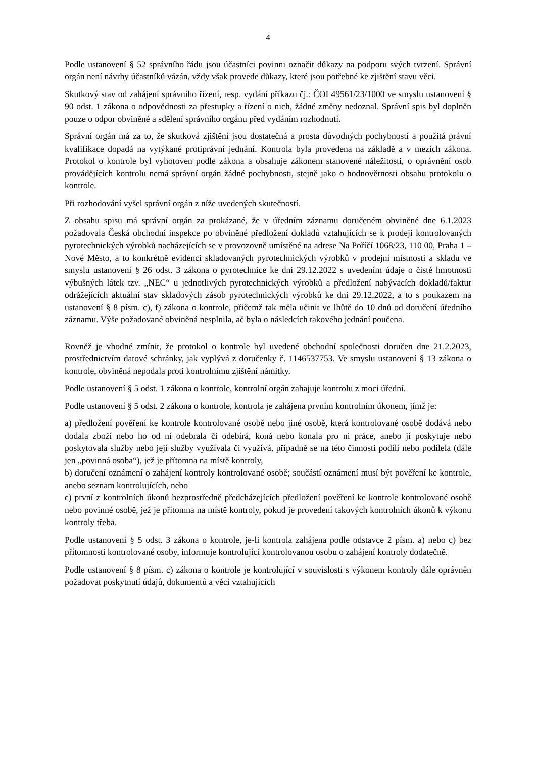4
Podle ustanovení § 52 správního řádu jsou účastníci povinni označit důkazy na podporu svých tvrzení. Správní orgán není návrhy účastníků vázán, vždy však provede důkazy, které jsou potřebné ke zjištění stavu věci.
Skutkový stav od zahájení správního řízení, resp. vydání příkazu čj.: ČOI 49561/23/1000 ve smyslu ustanovení § 90 odst. 1 zákona o odpovědnosti za přestupky a řízení o nich, žádné změny nedoznal. Správní spis byl doplněn pouze o odpor obviněné a sdělení správního orgánu před vydáním rozhodnutí.
Správní orgán má za to, že skutková zjištění jsou dostatečná a prosta důvodných pochybností a použitá právní kvalifikace dopadá na vytýkané protiprávní jednání. Kontrola byla provedena na základě a v mezích zákona. Protokol o kontrole byl vyhotoven podle zákona a obsahuje zákonem stanovené náležitosti, o oprávnění osob provádějících kontrolu nemá správní orgán žádné pochybnosti, stejně jako o hodnověrnosti obsahu protokolu o kontrole.
Při rozhodování vyšel správní orgán z níže uvedených skutečností.
Z obsahu spisu má správní orgán za prokázané, že v úředním záznamu doručeném obviněné dne 6.1.2023 požadovala Česká obchodní inspekce po obviněné předložení dokladů vztahujících se k prodeji kontrolovaných pyrotechnických výrobků nacházejících se v provozovně umístěné na adrese Na Poříčí 1068/23, 110 00, Praha 1 – Nové Město, a to konkrétně evidenci skladovaných pyrotechnických výrobků v prodejní místnosti a skladu ve smyslu ustanovení § 26 odst. 3 zákona o pyrotechnice ke dni 29.12.2022 s uvedením údaje o čisté hmotnosti výbušných látek tzv. „NEC“ u jednotlivých pyrotechnických výrobků a předložení nabývacích dokladů/faktur odrážejících aktuální stav skladových zásob pyrotechnických výrobků ke dni 29.12.2022, a to s poukazem na ustanovení § 8 písm. c), f) zákona o kontrole, přičemž tak měla učinit ve lhůtě do 10 dnů od doručení úředního záznamu. Výše požadované obviněná nesplnila, ač byla o následcích takového jednání poučena.
Rovněž je vhodné zmínit, že protokol o kontrole byl uvedené obchodní společnosti doručen dne 21.2.2023, prostřednictvím datové schránky, jak vyplývá z doručenky č. 1146537753. Ve smyslu ustanovení § 13 zákona o kontrole, obviněná nepodala proti kontrolnímu zjištění námitky.
Podle ustanovení § 5 odst. 1 zákona o kontrole, kontrolní orgán zahajuje kontrolu z moci úřední.
Podle ustanovení § 5 odst. 2 zákona o kontrole, kontrola je zahájena prvním kontrolním úkonem, jímž je:
a) předložení pověření ke kontrole kontrolované osobě nebo jiné osobě, která kontrolované osobě dodává nebo dodala zboží nebo ho od ní odebrala či odebírá, koná nebo konala pro ni práce, anebo jí poskytuje nebo poskytovala služby nebo její služby využívala či využívá, případně se na této činnosti podílí nebo podílela (dále jen „povinná osoba“), jež je přítomna na místě kontroly,
b) doručení oznámení o zahájení kontroly kontrolované osobě; součástí oznámení musí být pověření ke kontrole, anebo seznam kontrolujících, nebo
c) první z kontrolních úkonů bezprostředně předcházejících předložení pověření ke kontrole kontrolované osobě nebo povinné osobě, jež je přítomna na místě kontroly, pokud je provedení takových kontrolních úkonů k výkonu kontroly třeba.
Podle ustanovení § 5 odst. 3 zákona o kontrole, je-li kontrola zahájena podle odstavce 2 písm. a) nebo c) bez přítomnosti kontrolované osoby, informuje kontrolující kontrolovanou osobu o zahájení kontroly dodatečně.
Podle ustanovení § 8 písm. c) zákona o kontrole je kontrolující v souvislosti s výkonem kontroly dále oprávněn požadovat poskytnutí údajů, dokumentů a věcí vztahujících